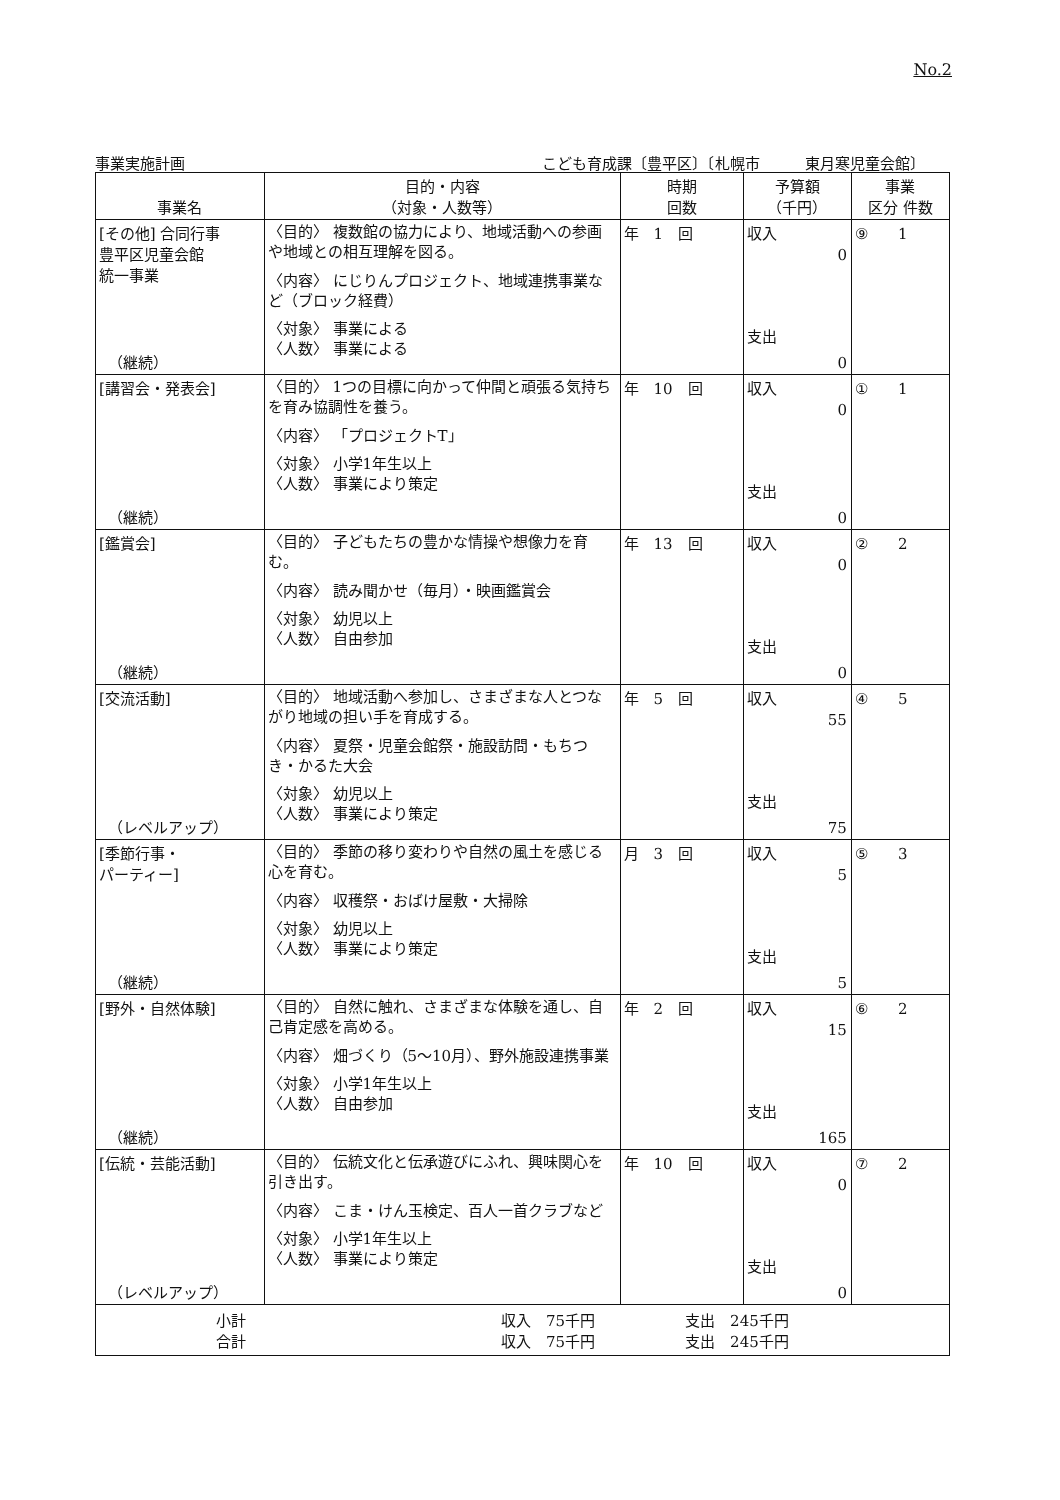No.2
事業実施計画 こども育成課〔豊平区〕〔札幌市　　　東月寒児童会館〕
| 事業名 | 目的・内容 （対象・人数等） | 時期 回数 | 予算額 （千円） | 事業 区分 件数 |
| --- | --- | --- | --- | --- |
| [その他] 合同行事 豊平区児童会館 統一事業 （継続） | 〈目的〉 複数館の協力により、地域活動への参画や地域との相互理解を図る。 〈内容〉 にじりんプロジェクト、地域連携事業など（ブロック経費） 〈対象〉 事業による 〈人数〉 事業による | 年 1 回 | 収入 0 支出 0 | ⑨ 1 |
| [講習会・発表会] （継続） | 〈目的〉 1つの目標に向かって仲間と頑張る気持ちを育み協調性を養う。 〈内容〉 「プロジェクトT」 〈対象〉 小学1年生以上 〈人数〉 事業により策定 | 年 10 回 | 収入 0 支出 0 | ① 1 |
| [鑑賞会] （継続） | 〈目的〉 子どもたちの豊かな情操や想像力を育む。 〈内容〉 読み聞かせ（毎月）・映画鑑賞会 〈対象〉 幼児以上 〈人数〉 自由参加 | 年 13 回 | 収入 0 支出 0 | ② 2 |
| [交流活動] （レベルアップ） | 〈目的〉 地域活動へ参加し、さまざまな人とつながり地域の担い手を育成する。 〈内容〉 夏祭・児童会館祭・施設訪問・もちつき・かるた大会 〈対象〉 幼児以上 〈人数〉 事業により策定 | 年 5 回 | 収入 55 支出 75 | ④ 5 |
| [季節行事・ パーティー] （継続） | 〈目的〉 季節の移り変わりや自然の風土を感じる心を育む。 〈内容〉 収穫祭・おばけ屋敷・大掃除 〈対象〉 幼児以上 〈人数〉 事業により策定 | 月 3 回 | 収入 5 支出 5 | ⑤ 3 |
| [野外・自然体験] （継続） | 〈目的〉 自然に触れ、さまざまな体験を通し、自己肯定感を高める。 〈内容〉 畑づくり（5～10月）、野外施設連携事業 〈対象〉 小学1年生以上 〈人数〉 自由参加 | 年 2 回 | 収入 15 支出 165 | ⑥ 2 |
| [伝統・芸能活動] （レベルアップ） | 〈目的〉 伝統文化と伝承遊びにふれ、興味関心を引き出す。 〈内容〉 こま・けん玉検定、百人一首クラブなど 〈対象〉 小学1年生以上 〈人数〉 事業により策定 | 年 10 回 | 収入 0 支出 0 | ⑦ 2 |
| 小計 収入 75千円 支出 245千円 合計 収入 75千円 支出 245千円 | | | | |